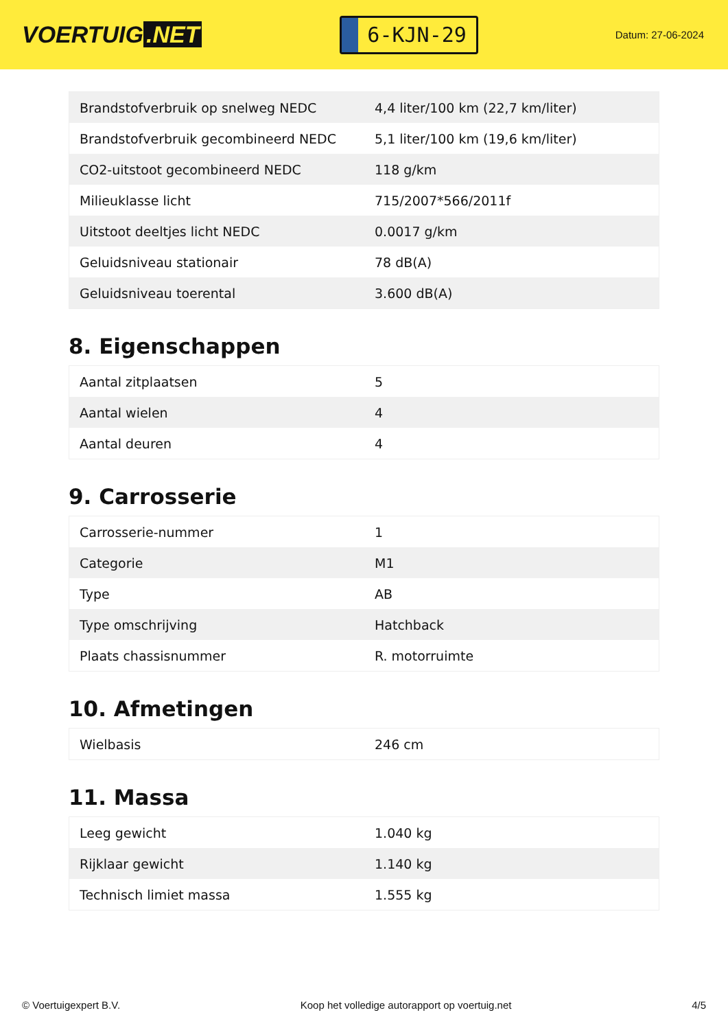VOERTUIG.NET
6-KJN-29
Datum: 27-06-2024
| Brandstofverbruik op snelweg NEDC | 4,4 liter/100 km (22,7 km/liter) |
| Brandstofverbruik gecombineerd NEDC | 5,1 liter/100 km (19,6 km/liter) |
| CO2-uitstoot gecombineerd NEDC | 118 g/km |
| Milieuklasse licht | 715/2007*566/2011f |
| Uitstoot deeltjes licht NEDC | 0.0017 g/km |
| Geluidsniveau stationair | 78 dB(A) |
| Geluidsniveau toerental | 3.600 dB(A) |
8. Eigenschappen
| Aantal zitplaatsen | 5 |
| Aantal wielen | 4 |
| Aantal deuren | 4 |
9. Carrosserie
| Carrosserie-nummer | 1 |
| Categorie | M1 |
| Type | AB |
| Type omschrijving | Hatchback |
| Plaats chassisnummer | R. motorruimte |
10. Afmetingen
| Wielbasis | 246 cm |
11. Massa
| Leeg gewicht | 1.040 kg |
| Rijklaar gewicht | 1.140 kg |
| Technisch limiet massa | 1.555 kg |
© Voertuigexpert B.V. Koop het volledige autorapport op voertuig.net 4/5